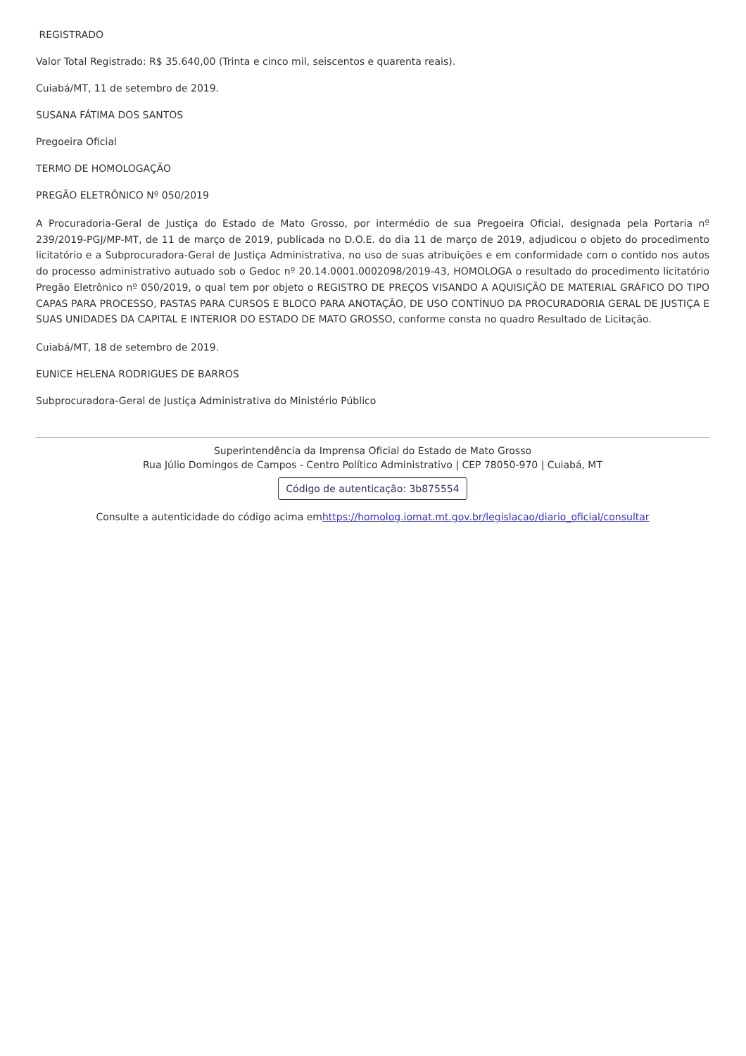REGISTRADO
Valor Total Registrado: R$ 35.640,00 (Trinta e cinco mil, seiscentos e quarenta reais).
Cuiabá/MT, 11 de setembro de 2019.
SUSANA FÁTIMA DOS SANTOS
Pregoeira Oficial
TERMO DE HOMOLOGAÇÃO
PREGÃO ELETRÔNICO Nº 050/2019
A Procuradoria-Geral de Justiça do Estado de Mato Grosso, por intermédio de sua Pregoeira Oficial, designada pela Portaria nº 239/2019-PGJ/MP-MT, de 11 de março de 2019, publicada no D.O.E. do dia 11 de março de 2019, adjudicou o objeto do procedimento licitatório e a Subprocuradora-Geral de Justiça Administrativa, no uso de suas atribuições e em conformidade com o contido nos autos do processo administrativo autuado sob o Gedoc nº 20.14.0001.0002098/2019-43, HOMOLOGA o resultado do procedimento licitatório Pregão Eletrônico nº 050/2019, o qual tem por objeto o REGISTRO DE PREÇOS VISANDO A AQUISIÇÃO DE MATERIAL GRÁFICO DO TIPO CAPAS PARA PROCESSO, PASTAS PARA CURSOS E BLOCO PARA ANOTAÇÃO, DE USO CONTÍNUO DA PROCURADORIA GERAL DE JUSTIÇA E SUAS UNIDADES DA CAPITAL E INTERIOR DO ESTADO DE MATO GROSSO, conforme consta no quadro Resultado de Licitação.
Cuiabá/MT, 18 de setembro de 2019.
EUNICE HELENA RODRIGUES DE BARROS
Subprocuradora-Geral de Justiça Administrativa do Ministério Público
Superintendência da Imprensa Oficial do Estado de Mato Grosso
Rua Júlio Domingos de Campos - Centro Político Administrativo | CEP 78050-970 | Cuiabá, MT
Código de autenticação: 3b875554
Consulte a autenticidade do código acima emhttps://homolog.iomat.mt.gov.br/legislacao/diario_oficial/consultar